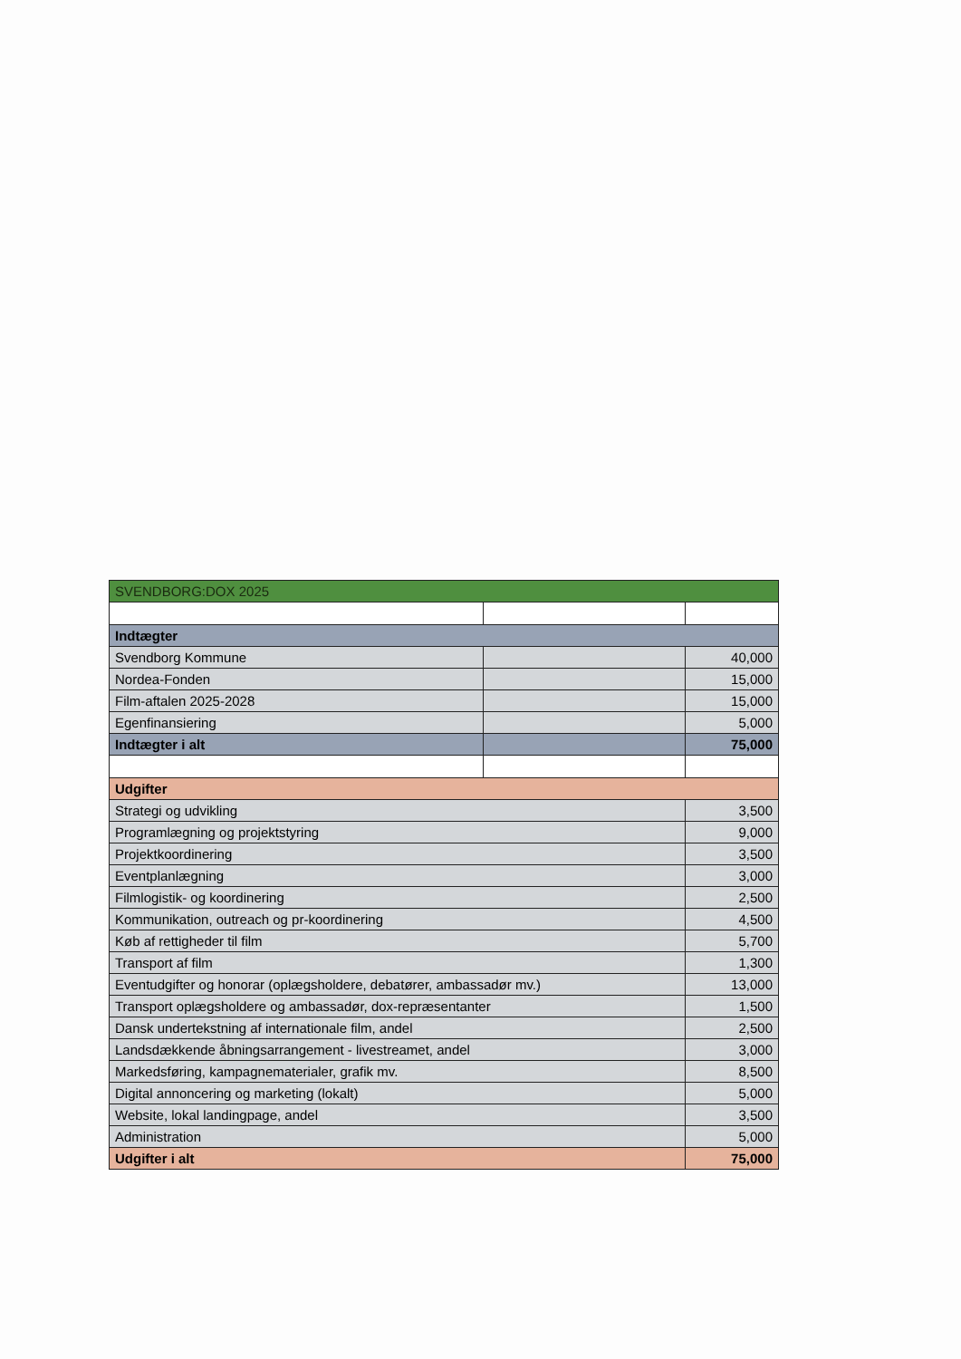| SVENDBORG:DOX 2025 | | |
| Indtægter | | |
| Svendborg Kommune | | 40,000 |
| Nordea-Fonden | | 15,000 |
| Film-aftalen 2025-2028 | | 15,000 |
| Egenfinansiering | | 5,000 |
| Indtægter i alt | | 75,000 |
| Udgifter | | |
| Strategi og udvikling | | 3,500 |
| Programlægning og projektstyring | | 9,000 |
| Projektkoordinering | | 3,500 |
| Eventplanlægning | | 3,000 |
| Filmlogistik- og koordinering | | 2,500 |
| Kommunikation, outreach og pr-koordinering | | 4,500 |
| Køb af rettigheder til film | | 5,700 |
| Transport af film | | 1,300 |
| Eventudgifter og honorar (oplægsholdere, debatører, ambassadør mv.) | | 13,000 |
| Transport oplægsholdere og ambassadør, dox-repræsentanter | | 1,500 |
| Dansk undertekstning af internationale film, andel | | 2,500 |
| Landsdækkende åbningsarrangement - livestreamet, andel | | 3,000 |
| Markedsføring, kampagnematerialer, grafik mv. | | 8,500 |
| Digital annoncering og marketing (lokalt) | | 5,000 |
| Website, lokal landingpage, andel | | 3,500 |
| Administration | | 5,000 |
| Udgifter i alt | | 75,000 |